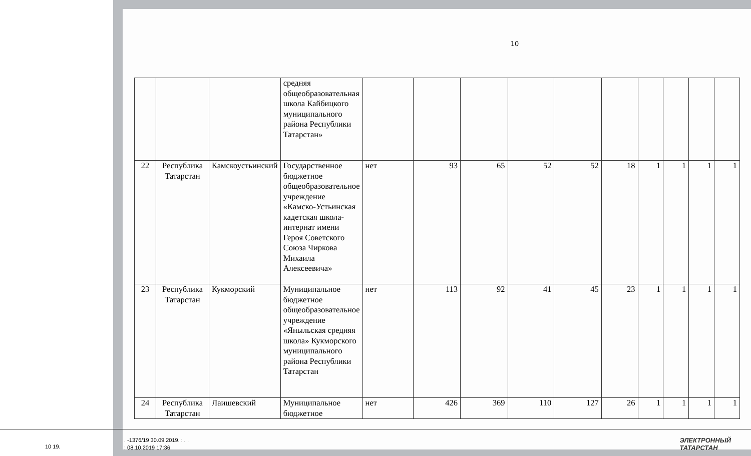10
| | | | средняя общеобразовательная школа Кайбицкого муниципального района Республики Татарстан» | | | | | | | | | | |
| 22 | Республика Татарстан | Камскоустьинский | Государственное бюджетное общеобразовательное учреждение «Камско-Устьинская кадетская школа-интернат имени Героя Советского Союза Чиркова Михаила Алексеевича» | нет | 93 | 65 | 52 | 52 | 18 | 1 | 1 | 1 | 1 |
| 23 | Республика Татарстан | Кукморский | Муниципальное бюджетное общеобразовательное учреждение «Яныльская средняя школа» Кукморского муниципального района Республики Татарстан | нет | 113 | 92 | 41 | 45 | 23 | 1 | 1 | 1 | 1 |
| 24 | Республика Татарстан | Лаишевский | Муниципальное бюджетное | нет | 426 | 369 | 110 | 127 | 26 | 1 | 1 | 1 | 1 |
10 19.
. -1376/19 30.09.2019. : . .
: 08.10.2019 17:36
ЭЛЕКТРОННЫЙ
ТАТАРСТАН